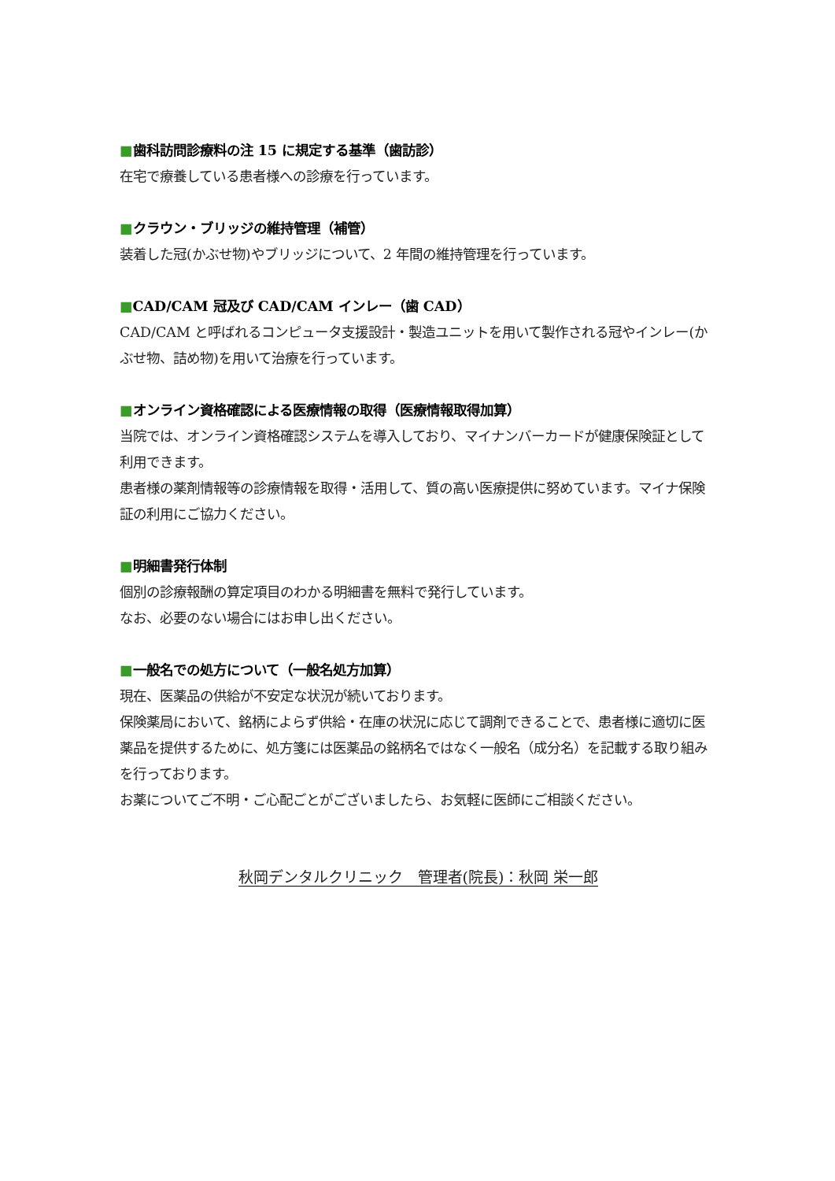■歯科訪問診療料の注 15 に規定する基準（歯訪診）
在宅で療養している患者様への診療を行っています。
■クラウン・ブリッジの維持管理（補管）
装着した冠(かぶせ物)やブリッジについて、2 年間の維持管理を行っています。
■CAD/CAM 冠及び CAD/CAM インレー（歯 CAD）
CAD/CAM と呼ばれるコンピュータ支援設計・製造ユニットを用いて製作される冠やインレー(かぶせ物、詰め物)を用いて治療を行っています。
■オンライン資格確認による医療情報の取得（医療情報取得加算）
当院では、オンライン資格確認システムを導入しており、マイナンバーカードが健康保険証として利用できます。
患者様の薬剤情報等の診療情報を取得・活用して、質の高い医療提供に努めています。マイナ保険証の利用にご協力ください。
■明細書発行体制
個別の診療報酬の算定項目のわかる明細書を無料で発行しています。
なお、必要のない場合にはお申し出ください。
■一般名での処方について（一般名処方加算）
現在、医薬品の供給が不安定な状況が続いております。
保険薬局において、銘柄によらず供給・在庫の状況に応じて調剤できることで、患者様に適切に医薬品を提供するために、処方箋には医薬品の銘柄名ではなく一般名（成分名）を記載する取り組みを行っております。
お薬についてご不明・ご心配ごとがございましたら、お気軽に医師にご相談ください。
秋岡デンタルクリニック　管理者(院長)：秋岡 栄一郎